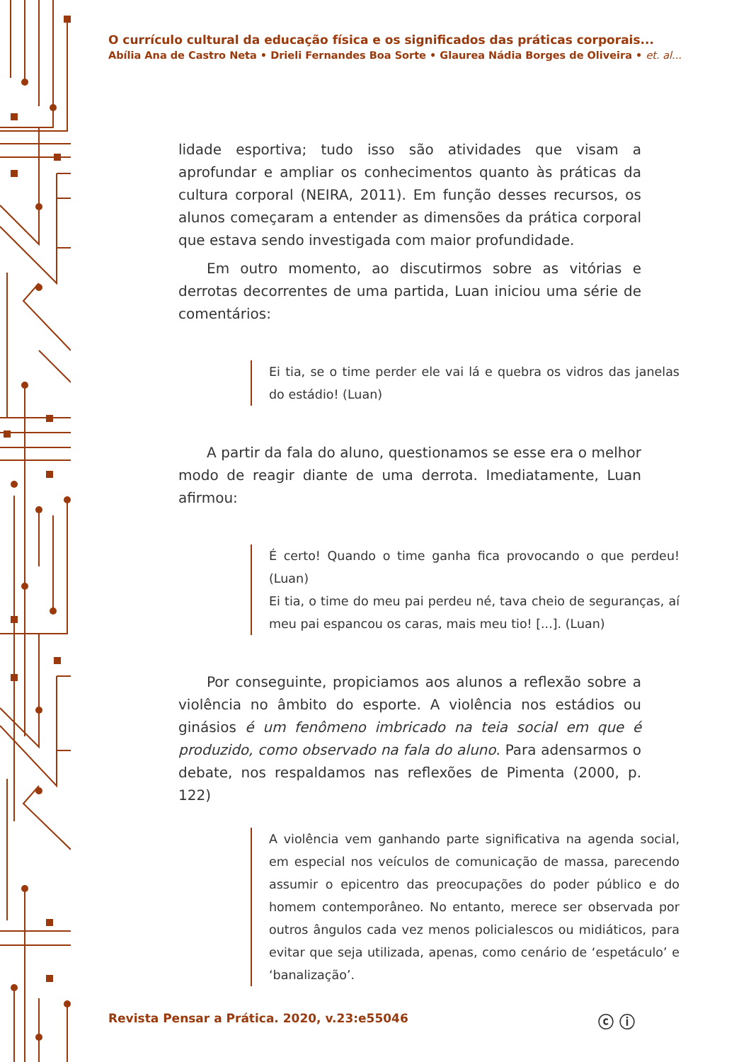O currículo cultural da educação física e os significados das práticas corporais...
Abília Ana de Castro Neta • Drieli Fernandes Boa Sorte • Glaurea Nádia Borges de Oliveira • et. al...
lidade esportiva; tudo isso são atividades que visam a aprofundar e ampliar os conhecimentos quanto às práticas da cultura corporal (NEIRA, 2011). Em função desses recursos, os alunos começaram a entender as dimensões da prática corporal que estava sendo investigada com maior profundidade.
Em outro momento, ao discutirmos sobre as vitórias e derrotas decorrentes de uma partida, Luan iniciou uma série de comentários:
Ei tia, se o time perder ele vai lá e quebra os vidros das janelas do estádio! (Luan)
A partir da fala do aluno, questionamos se esse era o melhor modo de reagir diante de uma derrota. Imediatamente, Luan afirmou:
É certo! Quando o time ganha fica provocando o que perdeu! (Luan)
Ei tia, o time do meu pai perdeu né, tava cheio de seguranças, aí meu pai espancou os caras, mais meu tio! [...]. (Luan)
Por conseguinte, propiciamos aos alunos a reflexão sobre a violência no âmbito do esporte. A violência nos estádios ou ginásios é um fenômeno imbricado na teia social em que é produzido, como observado na fala do aluno. Para adensarmos o debate, nos respaldamos nas reflexões de Pimenta (2000, p. 122)
A violência vem ganhando parte significativa na agenda social, em especial nos veículos de comunicação de massa, parecendo assumir o epicentro das preocupações do poder público e do homem contemporâneo. No entanto, merece ser observada por outros ângulos cada vez menos policialescos ou midiáticos, para evitar que seja utilizada, apenas, como cenário de ‘espetáculo’ e ‘banalização’.
Revista Pensar a Prática. 2020, v.23:e55046
ⓒ ⓘ